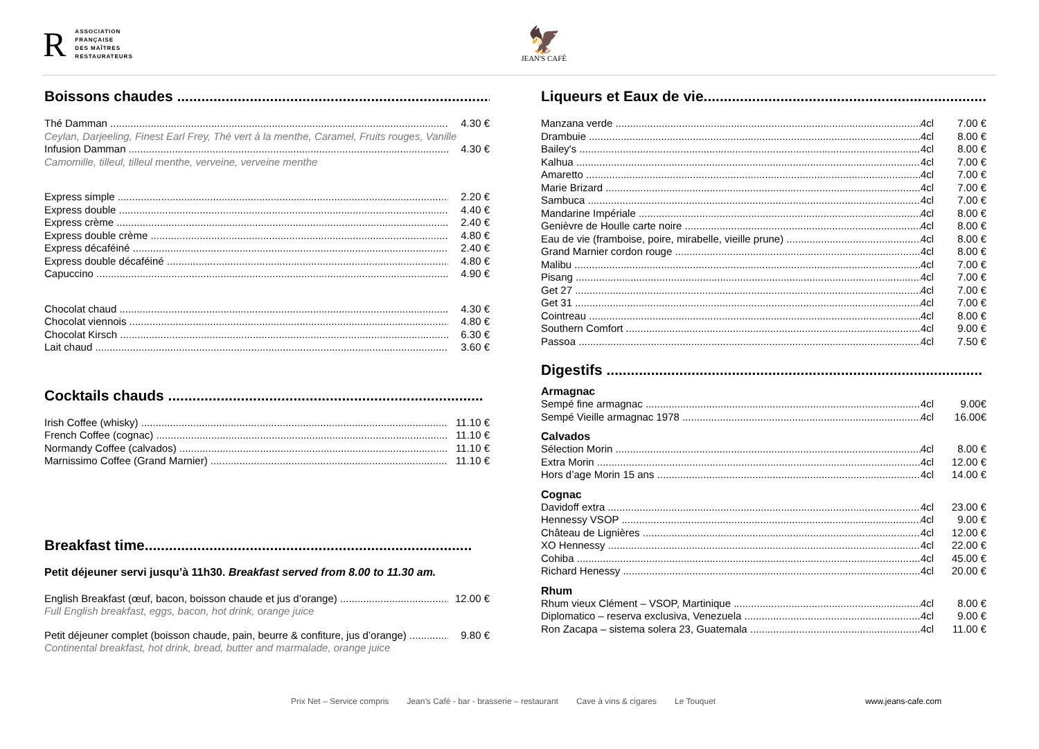R
ASSOCIATION
FRANÇAISE
DES MAÎTRES
RESTAURATEURS
🦅
JEAN'S CAFÉ
Boissons chaudes ..............................................................................
Thé Damman 4.30 €
Ceylan, Darjeeling, Finest Earl Frey, Thé vert à la menthe, Caramel, Fruits rouges, Vanille
Infusion Damman 4.30 €
Camomille, tilleul, tilleul menthe, verveine, verveine menthe
Express simple 2.20 €
Express double 4.40 €
Express crème 2.40 €
Express double crème 4.80 €
Express décaféiné 2.40 €
Express double décaféiné 4.80 €
Capuccino 4.90 €
Chocolat chaud 4.30 €
Chocolat viennois 4.80 €
Chocolat Kirsch 6.30 €
Lait chaud 3.60 €
Cocktails chauds ..............................................................................
Irish Coffee (whisky) 11.10 €
French Coffee (cognac) 11.10 €
Normandy Coffee (calvados) 11.10 €
Marnissimo Coffee (Grand Marnier) 11.10 €
Breakfast time.................................................................................
Petit déjeuner servi jusqu’à 11h30. Breakfast served from 8.00 to 11.30 am.
English Breakfast (œuf, bacon, boisson chaude et jus d’orange) 12.00 €
Full English breakfast, eggs, bacon, hot drink, orange juice
Petit déjeuner complet (boisson chaude, pain, beurre & confiture, jus d’orange) 9.80 €
Continental breakfast, hot drink, bread, butter and marmalade, orange juice
Liqueurs et Eaux de vie.......................................................................
Manzana verde 4cl 7.00 €
Drambuie 4cl 8.00 €
Bailey's 4cl 8.00 €
Kalhua 4cl 7.00 €
Amaretto 4cl 7.00 €
Marie Brizard 4cl 7.00 €
Sambuca 4cl 7.00 €
Mandarine Impériale 4cl 8.00 €
Genièvre de Houlle carte noire 4cl 8.00 €
Eau de vie (framboise, poire, mirabelle, vieille prune) 4cl 8.00 €
Grand Marnier cordon rouge 4cl 8.00 €
Malibu 4cl 7.00 €
Pisang 4cl 7.00 €
Get 27 4cl 7.00 €
Get 31 4cl 7.00 €
Cointreau 4cl 8.00 €
Southern Comfort 4cl 9.00 €
Passoa 4cl 7.50 €
Digestifs .............................................................................................
Armagnac
Sempé fine armagnac 4cl 9.00€
Sempé Vieille armagnac 1978 4cl 16.00€
Calvados
Sélection Morin 4cl 8.00 €
Extra Morin 4cl 12.00 €
Hors d’age Morin 15 ans 4cl 14.00 €
Cognac
Davidoff extra 4cl 23.00 €
Hennessy VSOP 4cl 9.00 €
Château de Lignières 4cl 12.00 €
XO Hennessy 4cl 22.00 €
Cohiba 4cl 45.00 €
Richard Henessy 4cl 20.00 €
Rhum
Rhum vieux Clément – VSOP, Martinique 4cl 8.00 €
Diplomatico – reserva exclusiva, Venezuela 4cl 9.00 €
Ron Zacapa – sistema solera 23, Guatemala 4cl 11.00 €
Prix Net – Service compris Jean’s Café - bar - brasserie – restaurant Cave à vins & cigares Le Touquet www.jeans-cafe.com